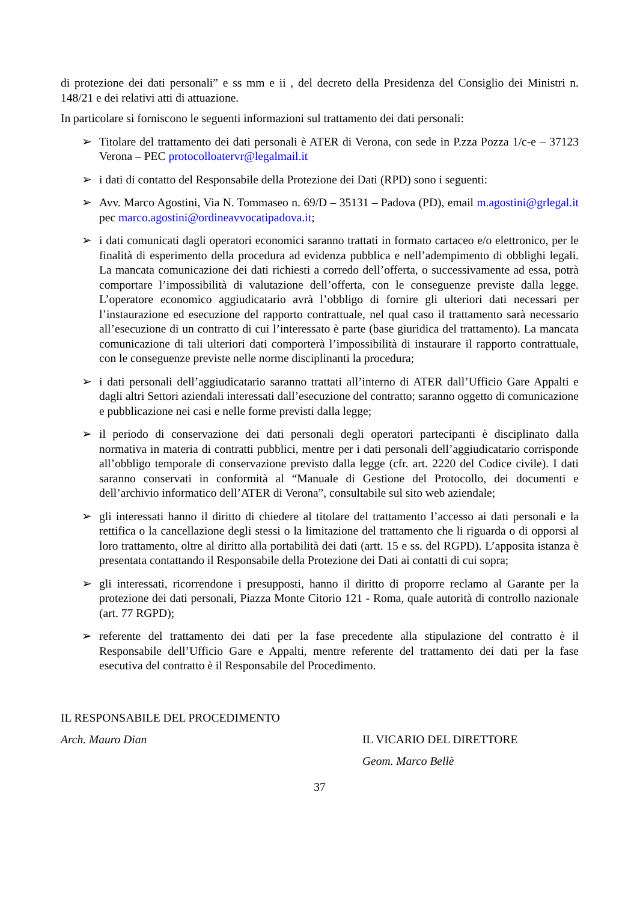di protezione dei dati personali” e ss mm e ii , del decreto della Presidenza del Consiglio dei Ministri n. 148/21 e dei relativi atti di attuazione.
In particolare si forniscono le seguenti informazioni sul trattamento dei dati personali:
➢ Titolare del trattamento dei dati personali è ATER di Verona, con sede in P.zza Pozza 1/c-e – 37123 Verona – PEC protocolloatervr@legalmail.it
➢ i dati di contatto del Responsabile della Protezione dei Dati (RPD) sono i seguenti:
➢ Avv. Marco Agostini, Via N. Tommaseo n. 69/D – 35131 – Padova (PD), email m.agostini@grlegal.it pec marco.agostini@ordineavvocatipadova.it;
➢ i dati comunicati dagli operatori economici saranno trattati in formato cartaceo e/o elettronico, per le finalità di esperimento della procedura ad evidenza pubblica e nell’adempimento di obblighi legali. La mancata comunicazione dei dati richiesti a corredo dell’offerta, o successivamente ad essa, potrà comportare l’impossibilità di valutazione dell’offerta, con le conseguenze previste dalla legge. L’operatore economico aggiudicatario avrà l’obbligo di fornire gli ulteriori dati necessari per l’instaurazione ed esecuzione del rapporto contrattuale, nel qual caso il trattamento sarà necessario all’esecuzione di un contratto di cui l’interessato è parte (base giuridica del trattamento). La mancata comunicazione di tali ulteriori dati comporterà l’impossibilità di instaurare il rapporto contrattuale, con le conseguenze previste nelle norme disciplinanti la procedura;
➢ i dati personali dell’aggiudicatario saranno trattati all’interno di ATER dall’Ufficio Gare Appalti e dagli altri Settori aziendali interessati dall’esecuzione del contratto; saranno oggetto di comunicazione e pubblicazione nei casi e nelle forme previsti dalla legge;
➢ il periodo di conservazione dei dati personali degli operatori partecipanti è disciplinato dalla normativa in materia di contratti pubblici, mentre per i dati personali dell’aggiudicatario corrisponde all’obbligo temporale di conservazione previsto dalla legge (cfr. art. 2220 del Codice civile). I dati saranno conservati in conformità al “Manuale di Gestione del Protocollo, dei documenti e dell’archivio informatico dell’ATER di Verona”, consultabile sul sito web aziendale;
➢ gli interessati hanno il diritto di chiedere al titolare del trattamento l’accesso ai dati personali e la rettifica o la cancellazione degli stessi o la limitazione del trattamento che li riguarda o di opporsi al loro trattamento, oltre al diritto alla portabilità dei dati (artt. 15 e ss. del RGPD). L’apposita istanza è presentata contattando il Responsabile della Protezione dei Dati ai contatti di cui sopra;
➢ gli interessati, ricorrendone i presupposti, hanno il diritto di proporre reclamo al Garante per la protezione dei dati personali, Piazza Monte Citorio 121 - Roma, quale autorità di controllo nazionale (art. 77 RGPD);
➢ referente del trattamento dei dati per la fase precedente alla stipulazione del contratto è il Responsabile dell’Ufficio Gare e Appalti, mentre referente del trattamento dei dati per la fase esecutiva del contratto è il Responsabile del Procedimento.
IL RESPONSABILE DEL PROCEDIMENTO
Arch. Mauro Dian
IL VICARIO DEL DIRETTORE
Geom. Marco Bellè
37